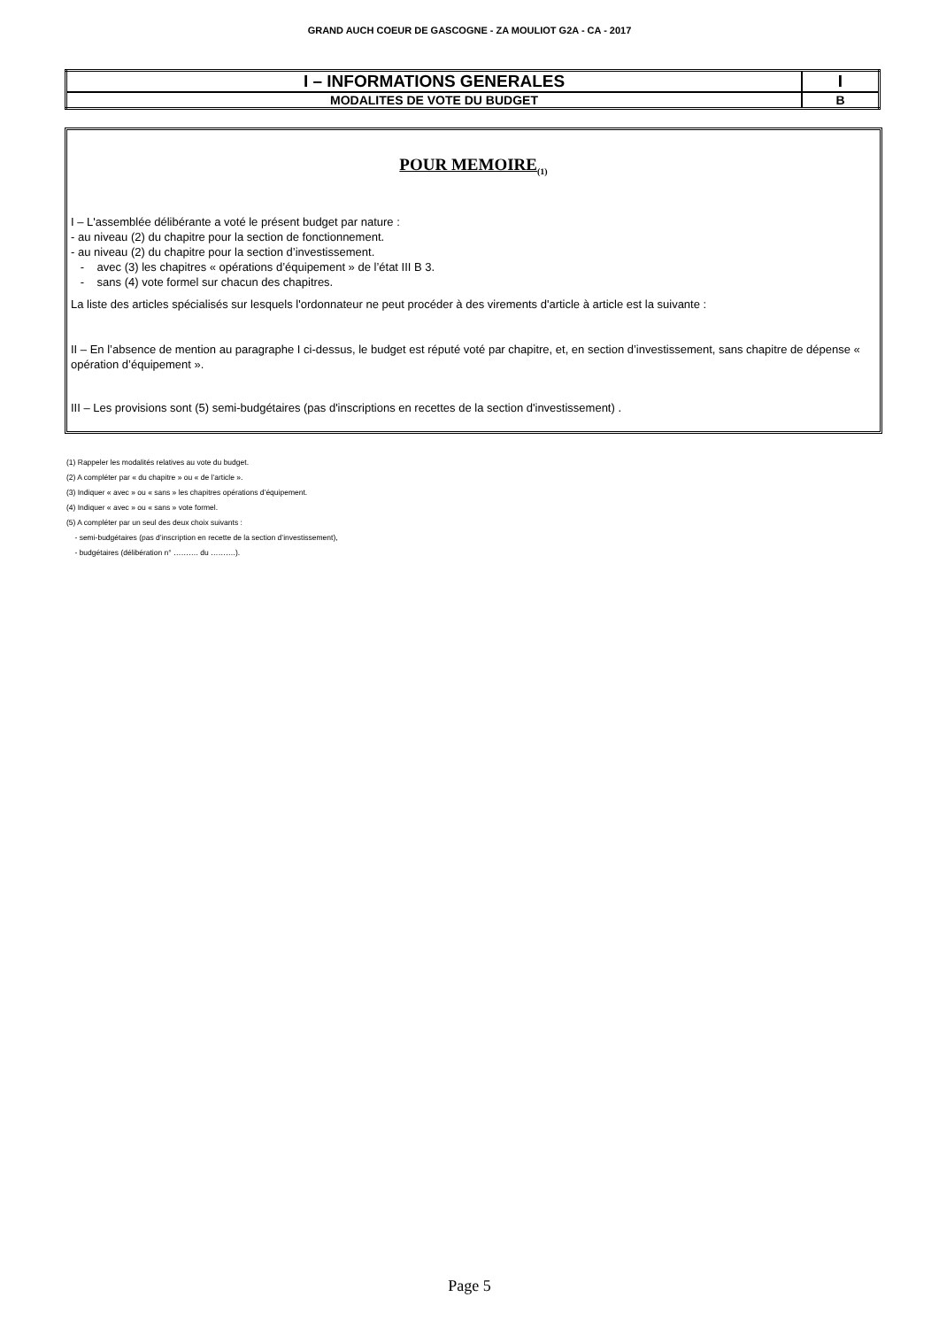GRAND AUCH COEUR DE GASCOGNE - ZA MOULIOT G2A - CA - 2017
| I – INFORMATIONS GENERALES | I |
| MODALITES DE VOTE DU BUDGET | B |
POUR MEMOIRE<sub>(1)</sub>
I – L'assemblée délibérante a voté le présent budget par nature :
- au niveau (2) du chapitre pour la section de fonctionnement.
- au niveau (2) du chapitre pour la section d’investissement.
- avec (3) les chapitres « opérations d’équipement » de l’état III B 3.
- sans (4) vote formel sur chacun des chapitres.
La liste des articles spécialisés sur lesquels l'ordonnateur ne peut procéder à des virements d'article à article est la suivante :
II – En l’absence de mention au paragraphe I ci-dessus, le budget est réputé voté par chapitre, et, en section d’investissement, sans chapitre de dépense « opération d’équipement ».
III – Les provisions sont (5) semi-budgétaires (pas d'inscriptions en recettes de la section d'investissement) .
(1) Rappeler les modalités relatives au vote du budget.
(2) A compléter par « du chapitre » ou « de l’article ».
(3) Indiquer « avec » ou « sans » les chapitres opérations d’équipement.
(4) Indiquer « avec » ou « sans » vote formel.
(5) A compléter par un seul des deux choix suivants :
- semi-budgétaires (pas d’inscription en recette de la section d’investissement),
- budgétaires (délibération n° ………. du ……….).
Page 5